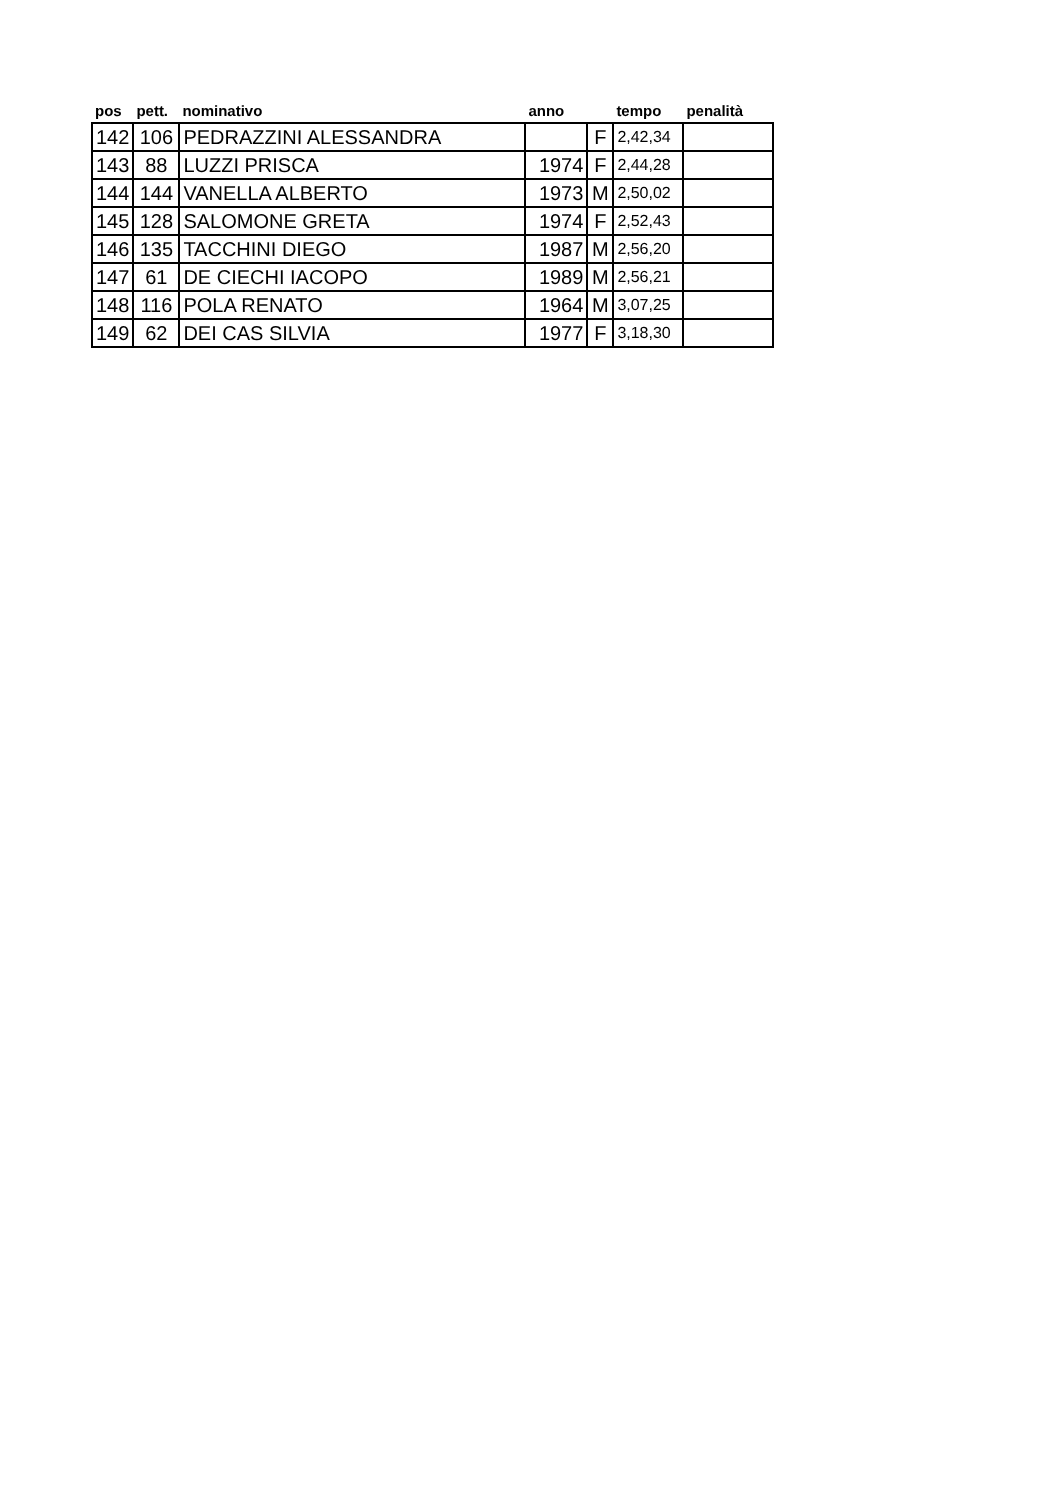| pos | pett. | nominativo | anno | | tempo | penalità |
| --- | --- | --- | --- | --- | --- | --- |
| 142 | 106 | PEDRAZZINI ALESSANDRA | | F | 2,42,34 | |
| 143 | 88 | LUZZI PRISCA | 1974 | F | 2,44,28 | |
| 144 | 144 | VANELLA ALBERTO | 1973 | M | 2,50,02 | |
| 145 | 128 | SALOMONE GRETA | 1974 | F | 2,52,43 | |
| 146 | 135 | TACCHINI DIEGO | 1987 | M | 2,56,20 | |
| 147 | 61 | DE CIECHI IACOPO | 1989 | M | 2,56,21 | |
| 148 | 116 | POLA RENATO | 1964 | M | 3,07,25 | |
| 149 | 62 | DEI CAS SILVIA | 1977 | F | 3,18,30 | |